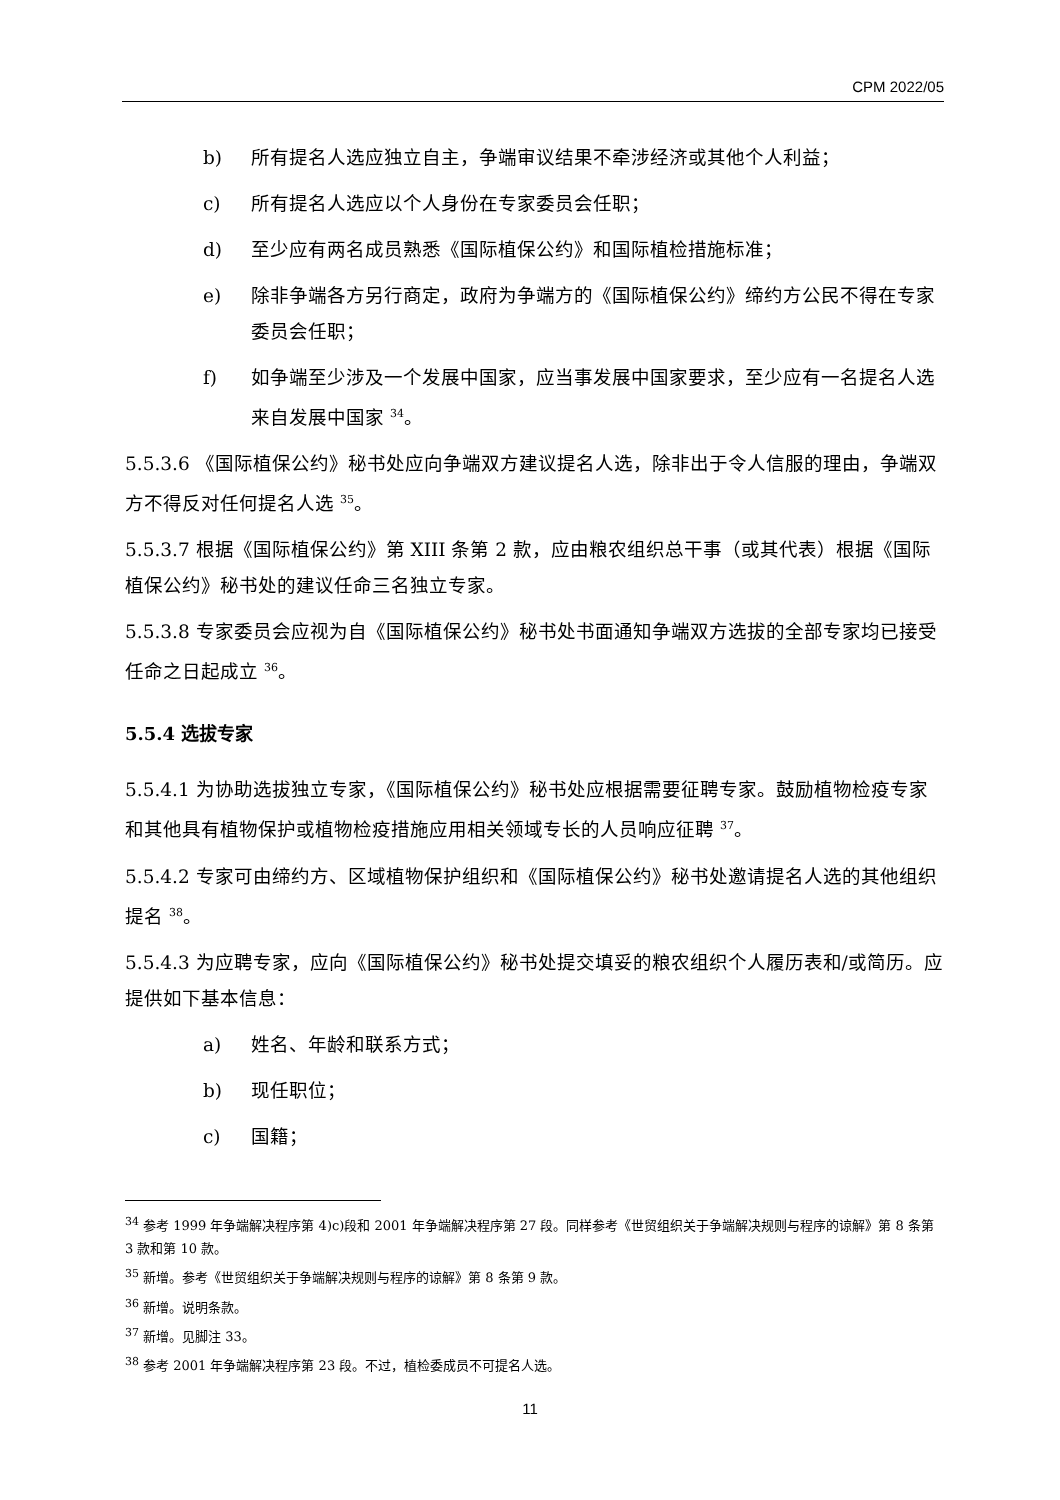CPM 2022/05
b) 所有提名人选应独立自主，争端审议结果不牵涉经济或其他个人利益；
c) 所有提名人选应以个人身份在专家委员会任职；
d) 至少应有两名成员熟悉《国际植保公约》和国际植检措施标准；
e) 除非争端各方另行商定，政府为争端方的《国际植保公约》缔约方公民不得在专家委员会任职；
f) 如争端至少涉及一个发展中国家，应当事发展中国家要求，至少应有一名提名人选来自发展中国家 <sup>34</sup>。
5.5.3.6 《国际植保公约》秘书处应向争端双方建议提名人选，除非出于令人信服的理由，争端双方不得反对任何提名人选 <sup>35</sup>。
5.5.3.7 根据《国际植保公约》第 XIII 条第 2 款，应由粮农组织总干事（或其代表）根据《国际植保公约》秘书处的建议任命三名独立专家。
5.5.3.8 专家委员会应视为自《国际植保公约》秘书处书面通知争端双方选拔的全部专家均已接受任命之日起成立 <sup>36</sup>。
5.5.4 选拔专家
5.5.4.1 为协助选拔独立专家，《国际植保公约》秘书处应根据需要征聘专家。鼓励植物检疫专家和其他具有植物保护或植物检疫措施应用相关领域专长的人员响应征聘 <sup>37</sup>。
5.5.4.2 专家可由缔约方、区域植物保护组织和《国际植保公约》秘书处邀请提名人选的其他组织提名 <sup>38</sup>。
5.5.4.3 为应聘专家，应向《国际植保公约》秘书处提交填妥的粮农组织个人履历表和/或简历。应提供如下基本信息：
a) 姓名、年龄和联系方式；
b) 现任职位；
c) 国籍；
<sup>34</sup> 参考 1999 年争端解决程序第 4)c)段和 2001 年争端解决程序第 27 段。同样参考《世贸组织关于争端解决规则与程序的谅解》第 8 条第 3 款和第 10 款。
<sup>35</sup> 新增。参考《世贸组织关于争端解决规则与程序的谅解》第 8 条第 9 款。
<sup>36</sup> 新增。说明条款。
<sup>37</sup> 新增。见脚注 33。
<sup>38</sup> 参考 2001 年争端解决程序第 23 段。不过，植检委成员不可提名人选。
11